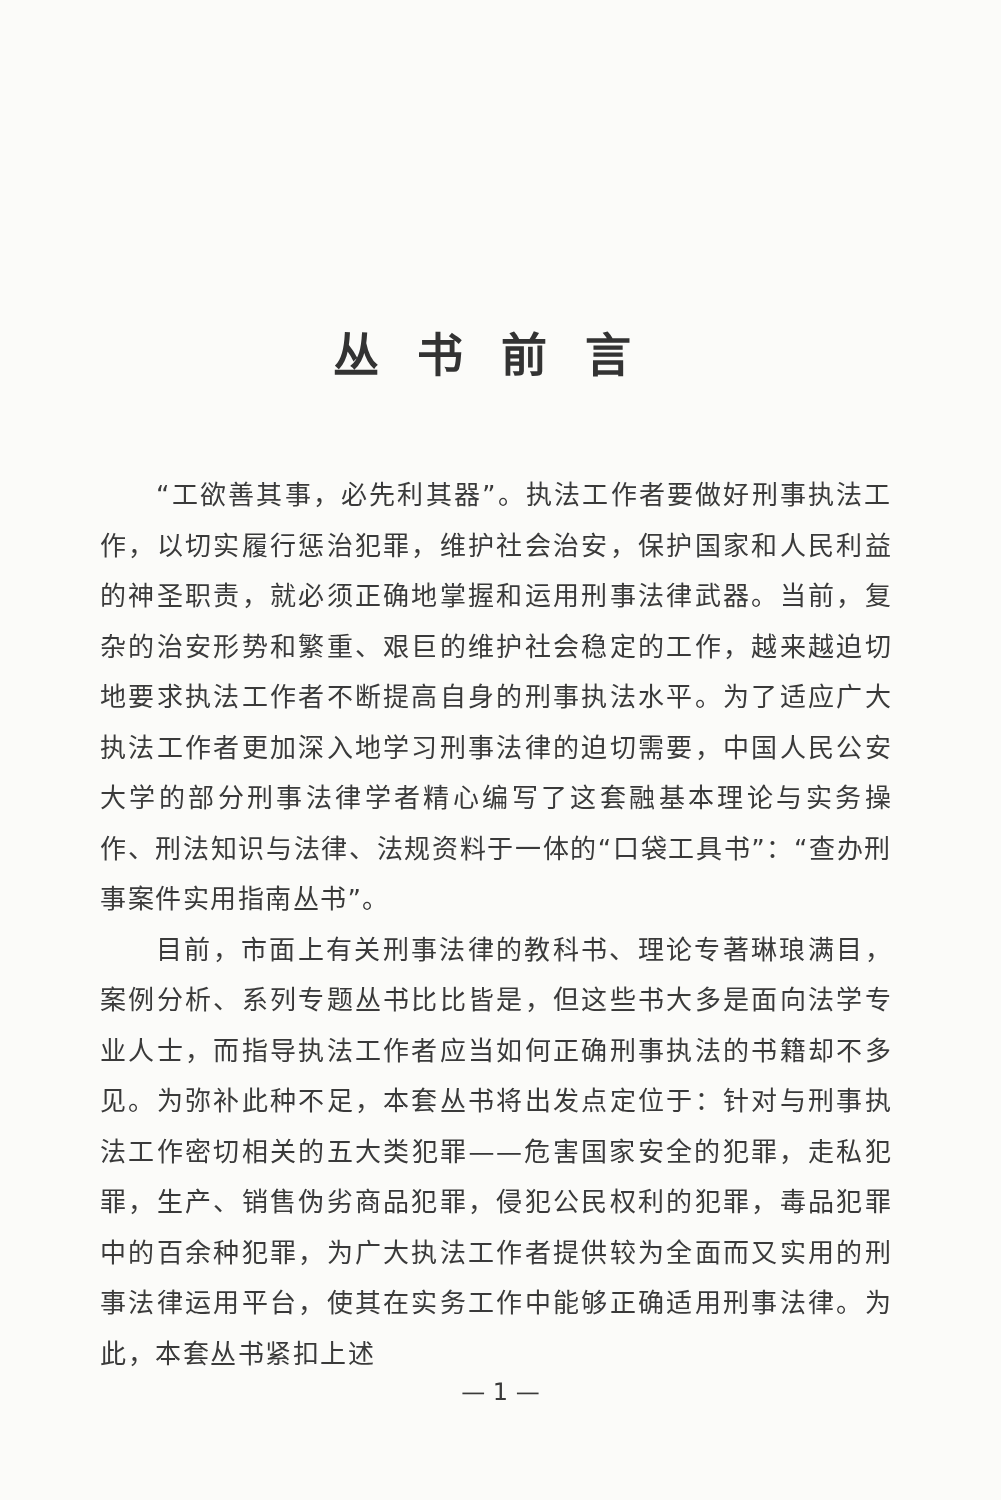丛书前言
“工欲善其事，必先利其器”。执法工作者要做好刑事执法工作，以切实履行惩治犯罪，维护社会治安，保护国家和人民利益的神圣职责，就必须正确地掌握和运用刑事法律武器。当前，复杂的治安形势和繁重、艰巨的维护社会稳定的工作，越来越迫切地要求执法工作者不断提高自身的刑事执法水平。为了适应广大执法工作者更加深入地学习刑事法律的迫切需要，中国人民公安大学的部分刑事法律学者精心编写了这套融基本理论与实务操作、刑法知识与法律、法规资料于一体的“口袋工具书”：“查办刑事案件实用指南丛书”。
目前，市面上有关刑事法律的教科书、理论专著琳琅满目，案例分析、系列专题丛书比比皆是，但这些书大多是面向法学专业人士，而指导执法工作者应当如何正确刑事执法的书籍却不多见。为弥补此种不足，本套丛书将出发点定位于：针对与刑事执法工作密切相关的五大类犯罪——危害国家安全的犯罪，走私犯罪，生产、销售伪劣商品犯罪，侵犯公民权利的犯罪，毒品犯罪中的百余种犯罪，为广大执法工作者提供较为全面而又实用的刑事法律运用平台，使其在实务工作中能够正确适用刑事法律。为此，本套丛书紧扣上述
— 1 —